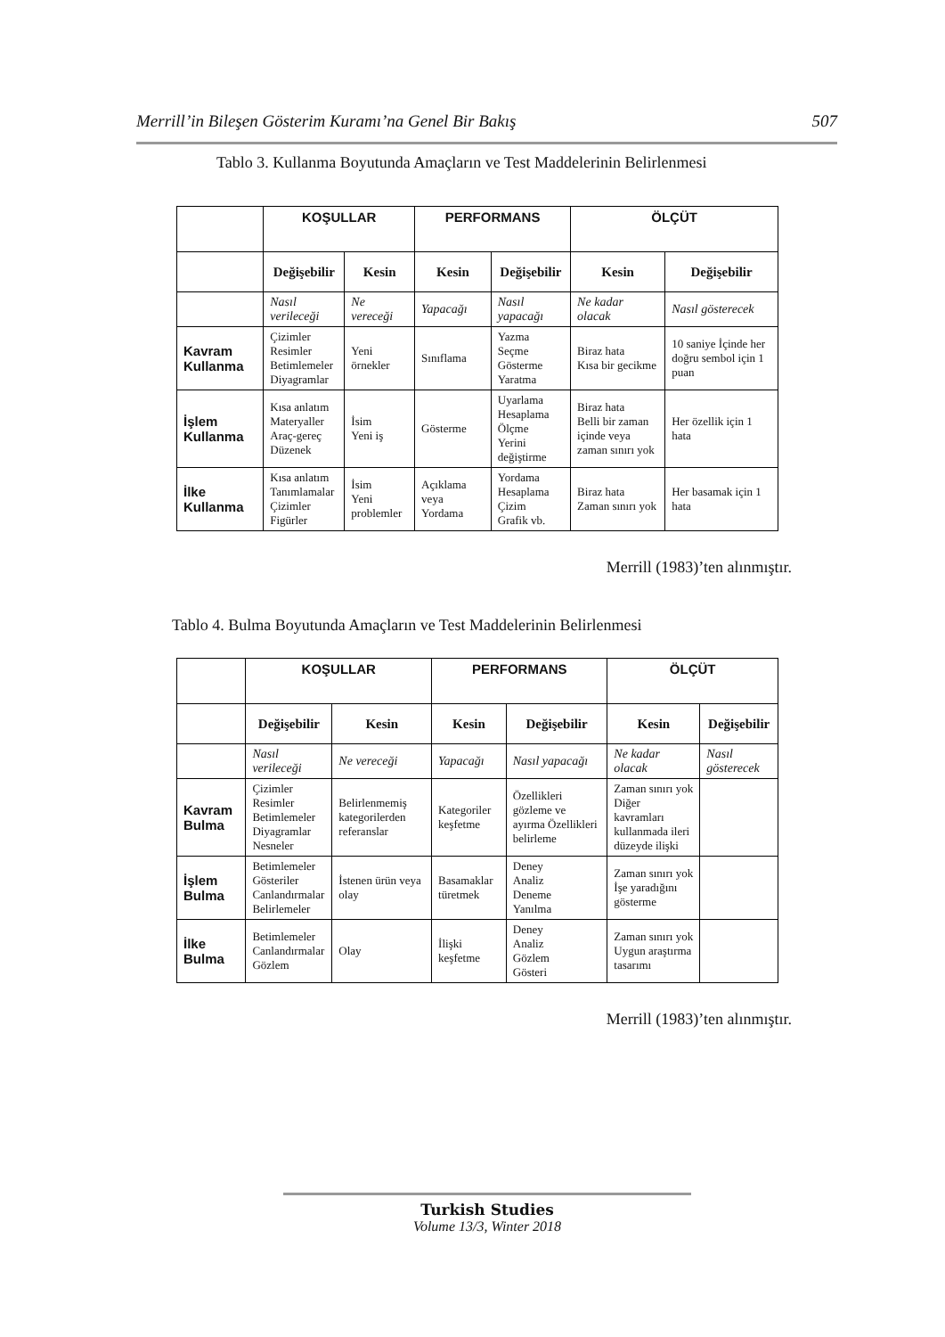Merrill’in Bileşen Gösterim Kuramı’na Genel Bir Bakış 507
Tablo 3. Kullanma Boyutunda Amaçların ve Test Maddelerinin Belirlenmesi
| | KOŞULLAR | | PERFORMANS | | ÖLÇÜT | |
| --- | --- | --- | --- | --- | --- | --- |
| | Değişebilir | Kesin | Kesin | Değişebilir | Kesin | Değişebilir |
| | Nasıl verileceği | Ne vereceği | Yapacağı | Nasıl yapacağı | Ne kadar olacak | Nasıl gösterecek |
| Kavram Kullanma | Çizimler Resimler Betimlemeler Diyagramlar | Yeni örnekler | Sınıflama | Yazma Seçme Gösterme Yaratma | Biraz hata Kısa bir gecikme | 10 saniye İçinde her doğru sembol için 1 puan |
| İşlem Kullanma | Kısa anlatım Materyaller Araç-gereç Düzenek | İsim Yeni iş | Gösterme | Uyarlama Hesaplama Ölçme Yerini değiştirme | Biraz hata Belli bir zaman içinde veya zaman sınırı yok | Her özellik için 1 hata |
| İlke Kullanma | Kısa anlatım Tanımlamalar Çizimler Figürler | İsim Yeni problemler | Açıklama veya Yordama | Yordama Hesaplama Çizim Grafik vb. | Biraz hata Zaman sınırı yok | Her basamak için 1 hata |
Merrill (1983)’ten alınmıştır.
Tablo 4. Bulma Boyutunda Amaçların ve Test Maddelerinin Belirlenmesi
| | KOŞULLAR | | PERFORMANS | | ÖLÇÜT | |
| --- | --- | --- | --- | --- | --- | --- |
| | Değişebilir | Kesin | Kesin | Değişebilir | Kesin | Değişebilir |
| | Nasıl verileceği | Ne vereceği | Yapacağı | Nasıl yapacağı | Ne kadar olacak | Nasıl gösterecek |
| Kavram Bulma | Çizimler Resimler Betimlemeler Diyagramlar Nesneler | Belirlenmemiş kategorilerden referanslar | Kategoriler keşfetme | Özellikleri gözleme ve ayırma Özellikleri belirleme | Zaman sınırı yok Diğer kavramları kullanmada ileri düzeyde ilişki | |
| İşlem Bulma | Betimlemeler Gösteriler Canlandırmalar Belirlemeler | İstenen ürün veya olay | Basamaklar türetmek | Deney Analiz Deneme Yanılma | Zaman sınırı yok İşe yaradığını gösterme | |
| İlke Bulma | Betimlemeler Canlandırmalar Gözlem | Olay | İlişki keşfetme | Deney Analiz Gözlem Gösteri | Zaman sınırı yok Uygun araştırma tasarımı | |
Merrill (1983)’ten alınmıştır.
Turkish Studies
Volume 13/3, Winter 2018